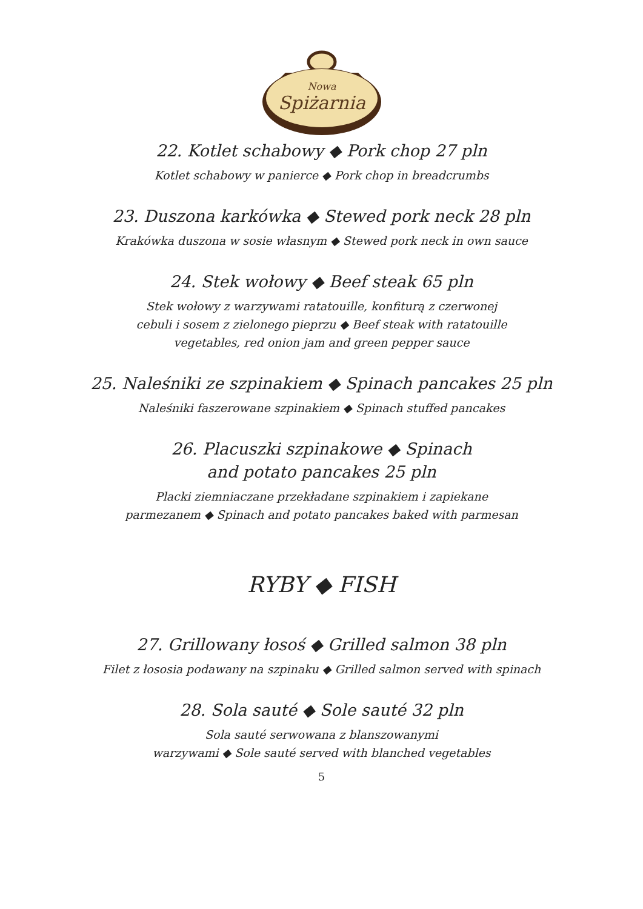Nowa
Spiżarnia
22. Kotlet schabowy ◆ Pork chop 27 pln
Kotlet schabowy w panierce ◆ Pork chop in breadcrumbs
23. Duszona karkówka ◆ Stewed pork neck 28 pln
Krakówka duszona w sosie własnym ◆ Stewed pork neck in own sauce
24. Stek wołowy ◆ Beef steak 65 pln
Stek wołowy z warzywami ratatouille, konfiturą z czerwonej
cebuli i sosem z zielonego pieprzu ◆ Beef steak with ratatouille
vegetables, red onion jam and green pepper sauce
25. Naleśniki ze szpinakiem ◆ Spinach pancakes 25 pln
Naleśniki faszerowane szpinakiem ◆ Spinach stuffed pancakes
26. Placuszki szpinakowe ◆ Spinach
and potato pancakes 25 pln
Placki ziemniaczane przekładane szpinakiem i zapiekane
parmezanem ◆ Spinach and potato pancakes baked with parmesan
RYBY ◆ FISH
27. Grillowany łosoś ◆ Grilled salmon 38 pln
Filet z łososia podawany na szpinaku ◆ Grilled salmon served with spinach
28. Sola sauté ◆ Sole sauté 32 pln
Sola sauté serwowana z blanszowanymi
warzywami ◆ Sole sauté served with blanched vegetables
5